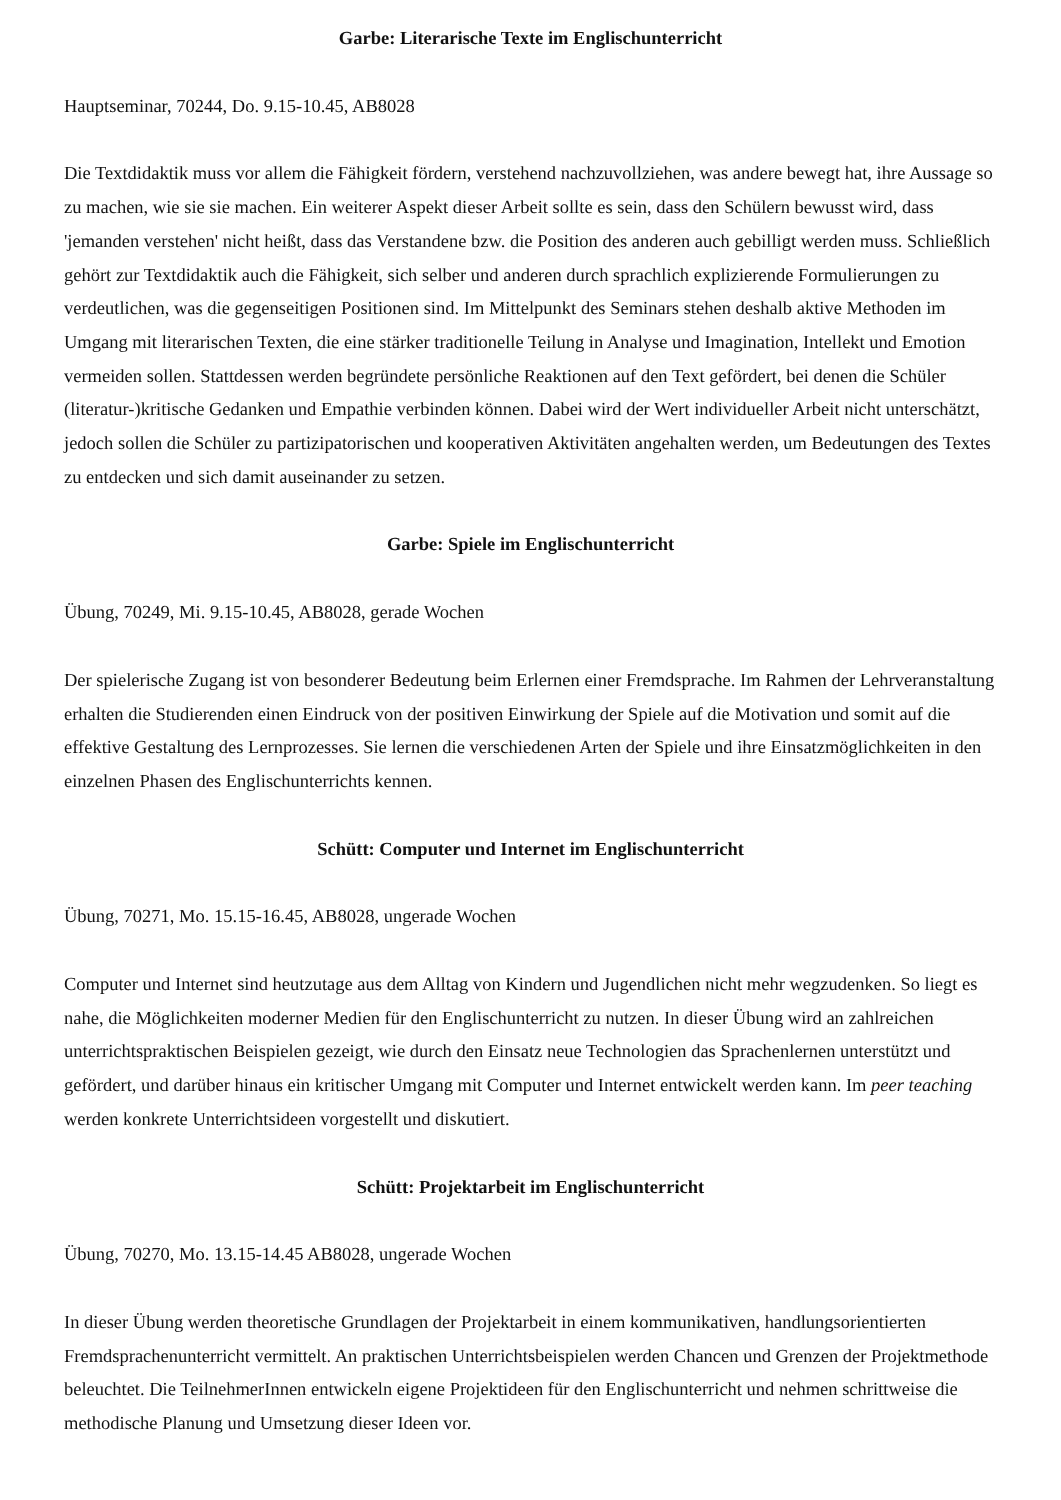Garbe: Literarische Texte im Englischunterricht
Hauptseminar, 70244, Do. 9.15-10.45, AB8028
Die Textdidaktik muss vor allem die Fähigkeit fördern, verstehend nachzuvollziehen, was andere bewegt hat, ihre Aussage so zu machen, wie sie sie machen. Ein weiterer Aspekt dieser Arbeit sollte es sein, dass den Schülern bewusst wird, dass 'jemanden verstehen' nicht heißt, dass das Verstandene bzw. die Position des anderen auch gebilligt werden muss. Schließlich gehört zur Textdidaktik auch die Fähigkeit, sich selber und anderen durch sprachlich explizierende Formulierungen zu verdeutlichen, was die gegenseitigen Positionen sind. Im Mittelpunkt des Seminars stehen deshalb aktive Methoden im Umgang mit literarischen Texten, die eine stärker traditionelle Teilung in Analyse und Imagination, Intellekt und Emotion vermeiden sollen. Stattdessen werden begründete persönliche Reaktionen auf den Text gefördert, bei denen die Schüler (literatur-)kritische Gedanken und Empathie verbinden können. Dabei wird der Wert individueller Arbeit nicht unterschätzt, jedoch sollen die Schüler zu partizipatorischen und kooperativen Aktivitäten angehalten werden, um Bedeutungen des Textes zu entdecken und sich damit auseinander zu setzen.
Garbe: Spiele im Englischunterricht
Übung, 70249, Mi. 9.15-10.45, AB8028, gerade Wochen
Der spielerische Zugang ist von besonderer Bedeutung beim Erlernen einer Fremdsprache. Im Rahmen der Lehrveranstaltung erhalten die Studierenden einen Eindruck von der positiven Einwirkung der Spiele auf die Motivation und somit auf die effektive Gestaltung des Lernprozesses. Sie lernen die verschiedenen Arten der Spiele und ihre Einsatzmöglichkeiten in den einzelnen Phasen des Englischunterrichts kennen.
Schütt: Computer und Internet im Englischunterricht
Übung, 70271, Mo. 15.15-16.45, AB8028, ungerade Wochen
Computer und Internet sind heutzutage aus dem Alltag von Kindern und Jugendlichen nicht mehr wegzudenken. So liegt es nahe, die Möglichkeiten moderner Medien für den Englischunterricht zu nutzen. In dieser Übung wird an zahlreichen unterrichtspraktischen Beispielen gezeigt, wie durch den Einsatz neue Technologien das Sprachenlernen unterstützt und gefördert, und darüber hinaus ein kritischer Umgang mit Computer und Internet entwickelt werden kann. Im peer teaching werden konkrete Unterrichtsideen vorgestellt und diskutiert.
Schütt: Projektarbeit im Englischunterricht
Übung, 70270, Mo. 13.15-14.45 AB8028, ungerade Wochen
In dieser Übung werden theoretische Grundlagen der Projektarbeit in einem kommunikativen, handlungsorientierten Fremdsprachenunterricht vermittelt. An praktischen Unterrichtsbeispielen werden Chancen und Grenzen der Projektmethode beleuchtet. Die TeilnehmerInnen entwickeln eigene Projektideen für den Englischunterricht und nehmen schrittweise die methodische Planung und Umsetzung dieser Ideen vor.